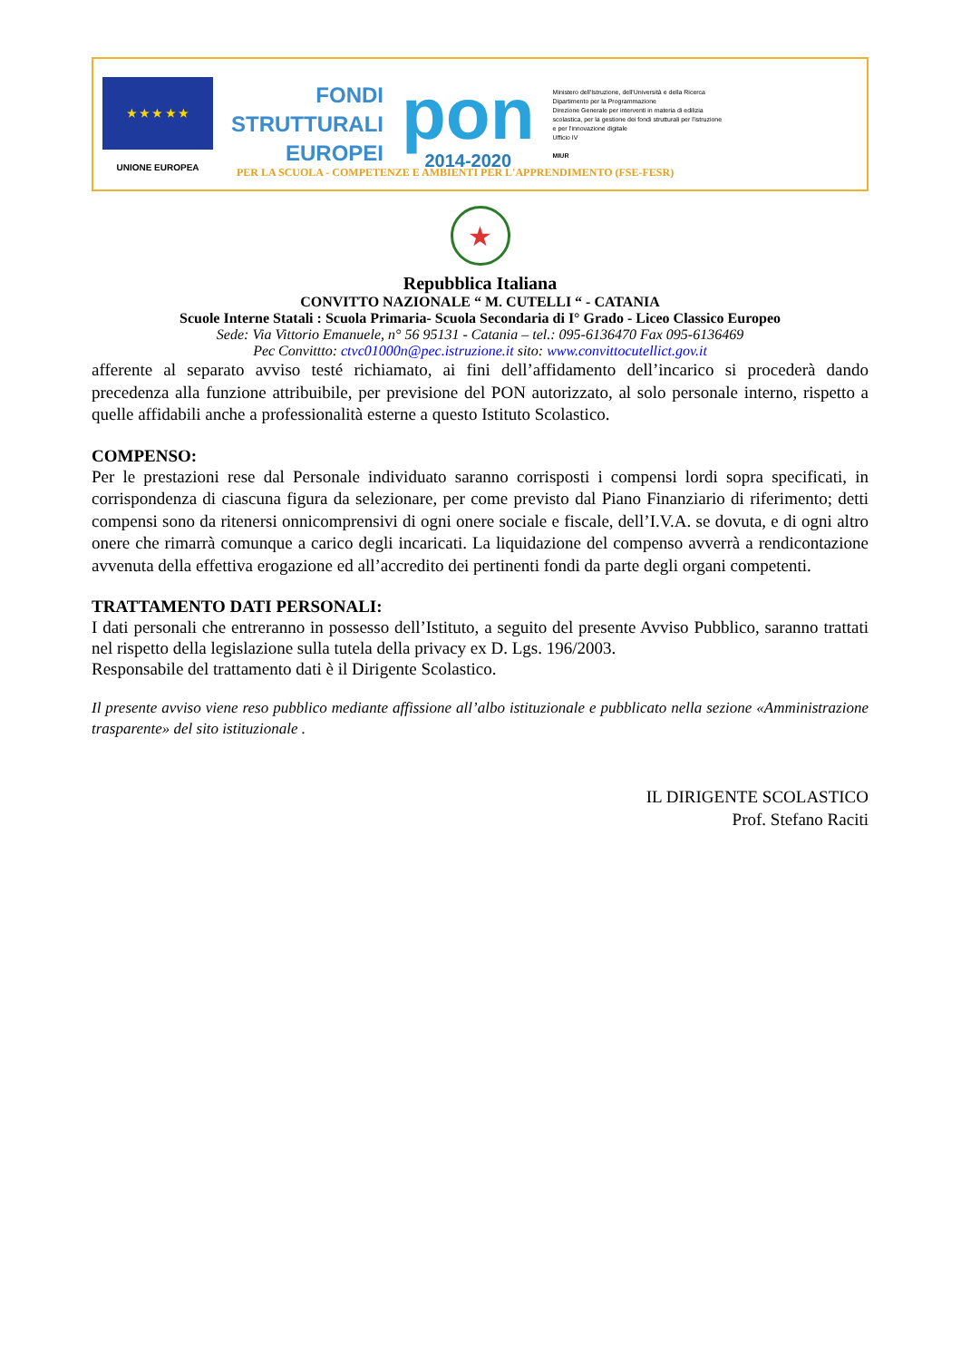★ ★ ★ ★ ★
UNIONE EUROPEA
FONDI
STRUTTURALI
EUROPEI
pon
2014-2020
Ministero dell'Istruzione, dell'Università e della Ricerca
Dipartimento per la Programmazione
Direzione Generale per interventi in materia di edilizia scolastica, per la gestione dei fondi strutturali per l'istruzione e per l'innovazione digitale
Ufficio IV
MIUR
PER LA SCUOLA - COMPETENZE E AMBIENTI PER L'APPRENDIMENTO (FSE-FESR)
★
Repubblica Italiana
CONVITTO NAZIONALE “ M. CUTELLI “ - CATANIA
Scuole Interne Statali : Scuola Primaria- Scuola Secondaria di I° Grado - Liceo Classico Europeo
Sede: Via Vittorio Emanuele, n° 56 95131 - Catania – tel.: 095-6136470 Fax 095-6136469
Pec Convittto: ctvc01000n@pec.istruzione.it sito: www.convittocutellict.gov.it
afferente al separato avviso testé richiamato, ai fini dell’affidamento dell’incarico si procederà dando precedenza alla funzione attribuibile, per previsione del PON autorizzato, al solo personale interno, rispetto a quelle affidabili anche a professionalità esterne a questo Istituto Scolastico.
COMPENSO:
Per le prestazioni rese dal Personale individuato saranno corrisposti i compensi lordi sopra specificati, in corrispondenza di ciascuna figura da selezionare, per come previsto dal Piano Finanziario di riferimento; detti compensi sono da ritenersi onnicomprensivi di ogni onere sociale e fiscale, dell’I.V.A. se dovuta, e di ogni altro onere che rimarrà comunque a carico degli incaricati. La liquidazione del compenso avverrà a rendicontazione avvenuta della effettiva erogazione ed all’accredito dei pertinenti fondi da parte degli organi competenti.
TRATTAMENTO DATI PERSONALI:
I dati personali che entreranno in possesso dell’Istituto, a seguito del presente Avviso Pubblico, saranno trattati nel rispetto della legislazione sulla tutela della privacy ex D. Lgs. 196/2003.
Responsabile del trattamento dati è il Dirigente Scolastico.
Il presente avviso viene reso pubblico mediante affissione all’albo istituzionale e pubblicato nella sezione «Amministrazione trasparente» del sito istituzionale .
IL DIRIGENTE SCOLASTICO
Prof. Stefano Raciti